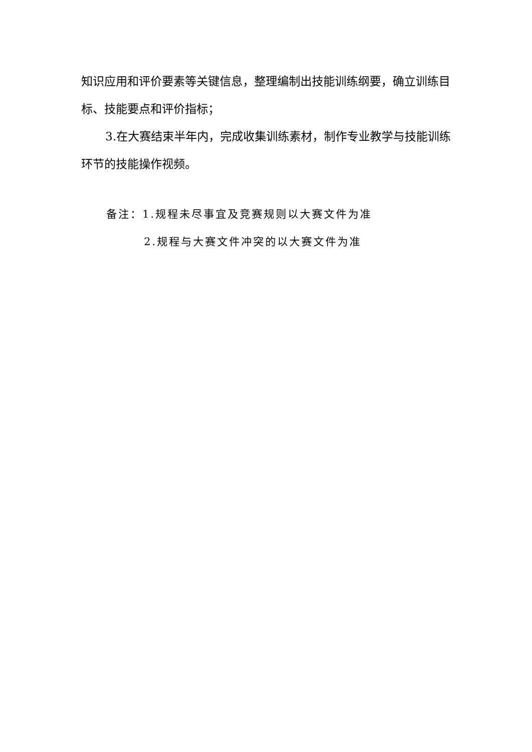知识应用和评价要素等关键信息，整理编制出技能训练纲要，确立训练目标、技能要点和评价指标；
3.在大赛结束半年内，完成收集训练素材，制作专业教学与技能训练环节的技能操作视频。
备注：1.规程未尽事宜及竞赛规则以大赛文件为准
2.规程与大赛文件冲突的以大赛文件为准